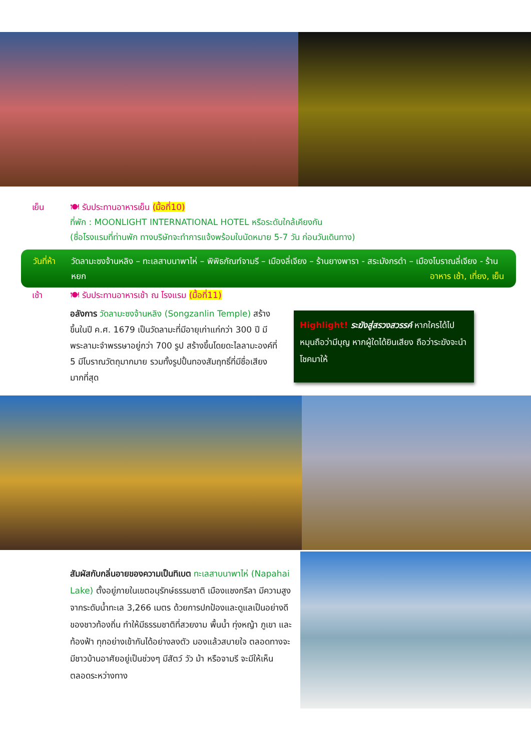เย็น 🍽 รับประทานอาหารเย็น (มื้อที่10)
ที่พัก : MOONLIGHT INTERNATIONAL HOTEL หรือระดับใกล้เคียงกัน
(ชื่อโรงแรมที่ท่านพัก ทางบริษัทจะทำการแจ้งพร้อมใบนัดหมาย 5-7 วัน ก่อนวันเดินทาง)
วันที่ห้า วัดลามะซงจ้านหลิง – ทะเลสาบนาพาไห่ – พิพิธภัณฑ์จามรี – เมืองลี่เจียง – ร้านยางพารา - สระมังกรดำ – เมืองโบราณลี่เจียง - ร้านหยก อาหาร เช้า, เที่ยง, เย็น
เช้า 🍽 รับประทานอาหารเช้า ณ โรงแรม (มื้อที่11)
อลังการ วัดลามะซงจ้านหลิง (Songzanlin Temple) สร้างขึ้นในปี ค.ศ. 1679 เป็นวัดลามะที่มีอายุเก่าแก่กว่า 300 ปี มีพระลามะจำพรรษาอยู่กว่า 700 รูป สร้างขึ้นโดยดะไลลามะองค์ที่ 5 มีโบราณวัตถุมากมาย รวมทั้งรูปปั้นทองสัมฤทธิ์ที่มีชื่อเสียงมากที่สุด
Highlight! ระฆังสู่สรวงสวรรค์ หากใครได้ไปหมุนถือว่ามีบุญ หากผู้ใดได้ยินเสียง ถือว่าระฆังจะนำโชคมาให้
สัมผัสกับกลิ่นอายของความเป็นทิเบต ทะเลสาบนาพาไห่ (Napahai Lake) ตั้งอยู่ภายในเขตอนุรักษ์ธรรมชาติ เมืองแชงกรีลา มีความสูงจากระดับน้ำทะเล 3,266 เมตร ด้วยการปกป้องและดูแลเป็นอย่างดีของชาวท้องถิ่น ทำให้มีธรรมชาติที่สวยงาม พื้นน้ำ ทุ่งหญ้า ภูเขา และท้องฟ้า ทุกอย่างเข้ากันได้อย่างลงตัว มองแล้วสบายใจ ตลอดทางจะมีชาวบ้านอาศัยอยู่เป็นช่วงๆ มีสัตว์ วัว ม้า หรือจามรี จะมีให้เห็นตลอดระหว่างทาง